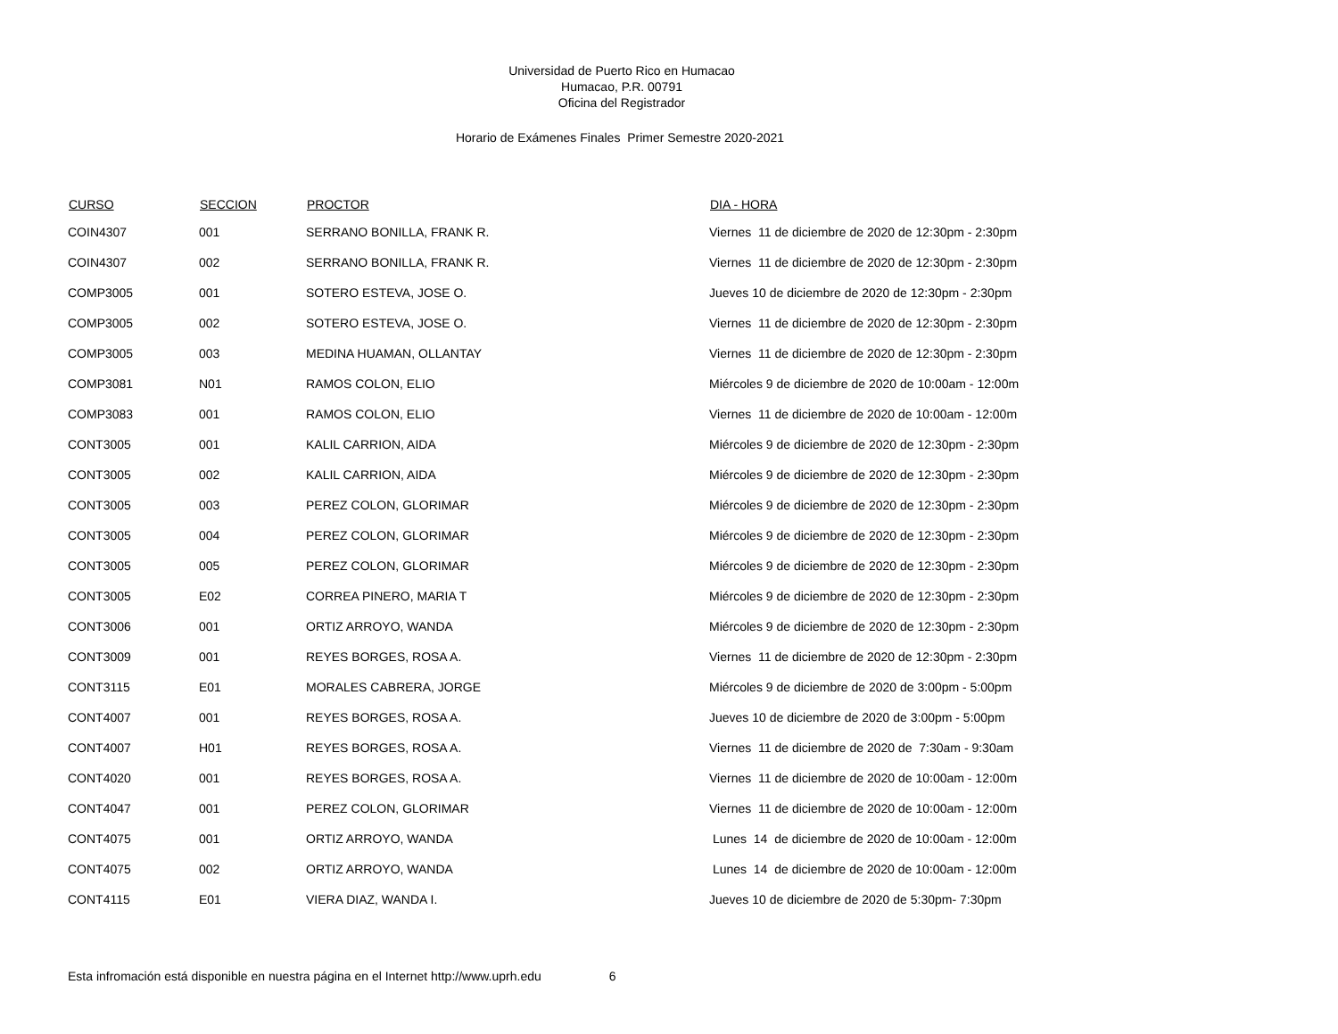Universidad de Puerto Rico en Humacao
Humacao, P.R. 00791
Oficina del Registrador
Horario de Exámenes Finales Primer Semestre 2020-2021
| CURSO | SECCION | PROCTOR | DIA - HORA |
| --- | --- | --- | --- |
| COIN4307 | 001 | SERRANO BONILLA, FRANK R. | Viernes 11 de diciembre de 2020 de 12:30pm - 2:30pm |
| COIN4307 | 002 | SERRANO BONILLA, FRANK R. | Viernes 11 de diciembre de 2020 de 12:30pm - 2:30pm |
| COMP3005 | 001 | SOTERO ESTEVA, JOSE O. | Jueves 10 de diciembre de 2020 de 12:30pm - 2:30pm |
| COMP3005 | 002 | SOTERO ESTEVA, JOSE O. | Viernes 11 de diciembre de 2020 de 12:30pm - 2:30pm |
| COMP3005 | 003 | MEDINA HUAMAN, OLLANTAY | Viernes 11 de diciembre de 2020 de 12:30pm - 2:30pm |
| COMP3081 | N01 | RAMOS COLON, ELIO | Miércoles 9 de diciembre de 2020 de 10:00am - 12:00m |
| COMP3083 | 001 | RAMOS COLON, ELIO | Viernes 11 de diciembre de 2020 de 10:00am - 12:00m |
| CONT3005 | 001 | KALIL CARRION, AIDA | Miércoles 9 de diciembre de 2020 de 12:30pm - 2:30pm |
| CONT3005 | 002 | KALIL CARRION, AIDA | Miércoles 9 de diciembre de 2020 de 12:30pm - 2:30pm |
| CONT3005 | 003 | PEREZ COLON, GLORIMAR | Miércoles 9 de diciembre de 2020 de 12:30pm - 2:30pm |
| CONT3005 | 004 | PEREZ COLON, GLORIMAR | Miércoles 9 de diciembre de 2020 de 12:30pm - 2:30pm |
| CONT3005 | 005 | PEREZ COLON, GLORIMAR | Miércoles 9 de diciembre de 2020 de 12:30pm - 2:30pm |
| CONT3005 | E02 | CORREA PINERO, MARIA T | Miércoles 9 de diciembre de 2020 de 12:30pm - 2:30pm |
| CONT3006 | 001 | ORTIZ ARROYO, WANDA | Miércoles 9 de diciembre de 2020 de 12:30pm - 2:30pm |
| CONT3009 | 001 | REYES BORGES, ROSA A. | Viernes 11 de diciembre de 2020 de 12:30pm - 2:30pm |
| CONT3115 | E01 | MORALES CABRERA, JORGE | Miércoles 9 de diciembre de 2020 de 3:00pm - 5:00pm |
| CONT4007 | 001 | REYES BORGES, ROSA A. | Jueves 10 de diciembre de 2020 de 3:00pm - 5:00pm |
| CONT4007 | H01 | REYES BORGES, ROSA A. | Viernes 11 de diciembre de 2020 de 7:30am - 9:30am |
| CONT4020 | 001 | REYES BORGES, ROSA A. | Viernes 11 de diciembre de 2020 de 10:00am - 12:00m |
| CONT4047 | 001 | PEREZ COLON, GLORIMAR | Viernes 11 de diciembre de 2020 de 10:00am - 12:00m |
| CONT4075 | 001 | ORTIZ ARROYO, WANDA | Lunes 14 de diciembre de 2020 de 10:00am - 12:00m |
| CONT4075 | 002 | ORTIZ ARROYO, WANDA | Lunes 14 de diciembre de 2020 de 10:00am - 12:00m |
| CONT4115 | E01 | VIERA DIAZ, WANDA I. | Jueves 10 de diciembre de 2020 de 5:30pm- 7:30pm |
Esta infromación está disponible en nuestra página en el Internet http://www.uprh.edu 6